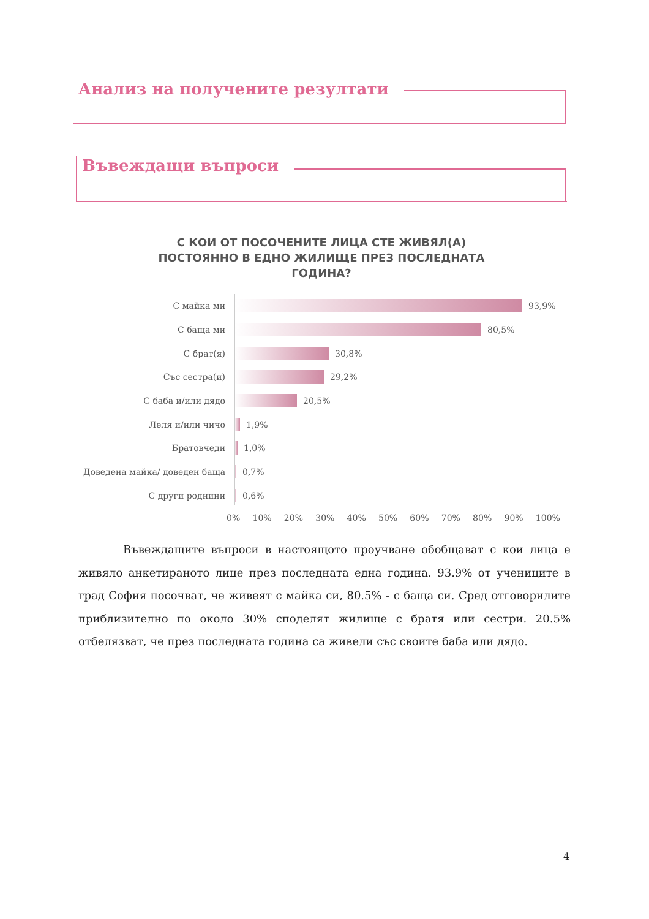Анализ на получените резултати
Въвеждащи въпроси
С КОИ ОТ ПОСОЧЕНИТЕ ЛИЦА СТЕ ЖИВЯЛ(А) ПОСТОЯННО В ЕДНО ЖИЛИЩЕ ПРЕЗ ПОСЛЕДНАТА ГОДИНА?
С майка ми 93,9%
С баща ми 80,5%
С брат(я) 30,8%
Със сестра(и) 29,2%
С баба и/или дядо 20,5%
Леля и/или чичо 1,9%
Братовчеди 1,0%
Доведена майка/ доведен баща 0,7%
С други роднини 0,6%
0% 10% 20% 30% 40% 50% 60% 70% 80% 90% 100%
Въвеждащите въпроси в настоящото проучване обобщават с кои лица е живяло анкетираното лице през последната една година. 93.9% от учениците в град София посочват, че живеят с майка си, 80.5% - с баща си. Сред отговорилите приблизително по около 30% споделят жилище с братя или сестри. 20.5% отбелязват, че през последната година са живели със своите баба или дядо.
4